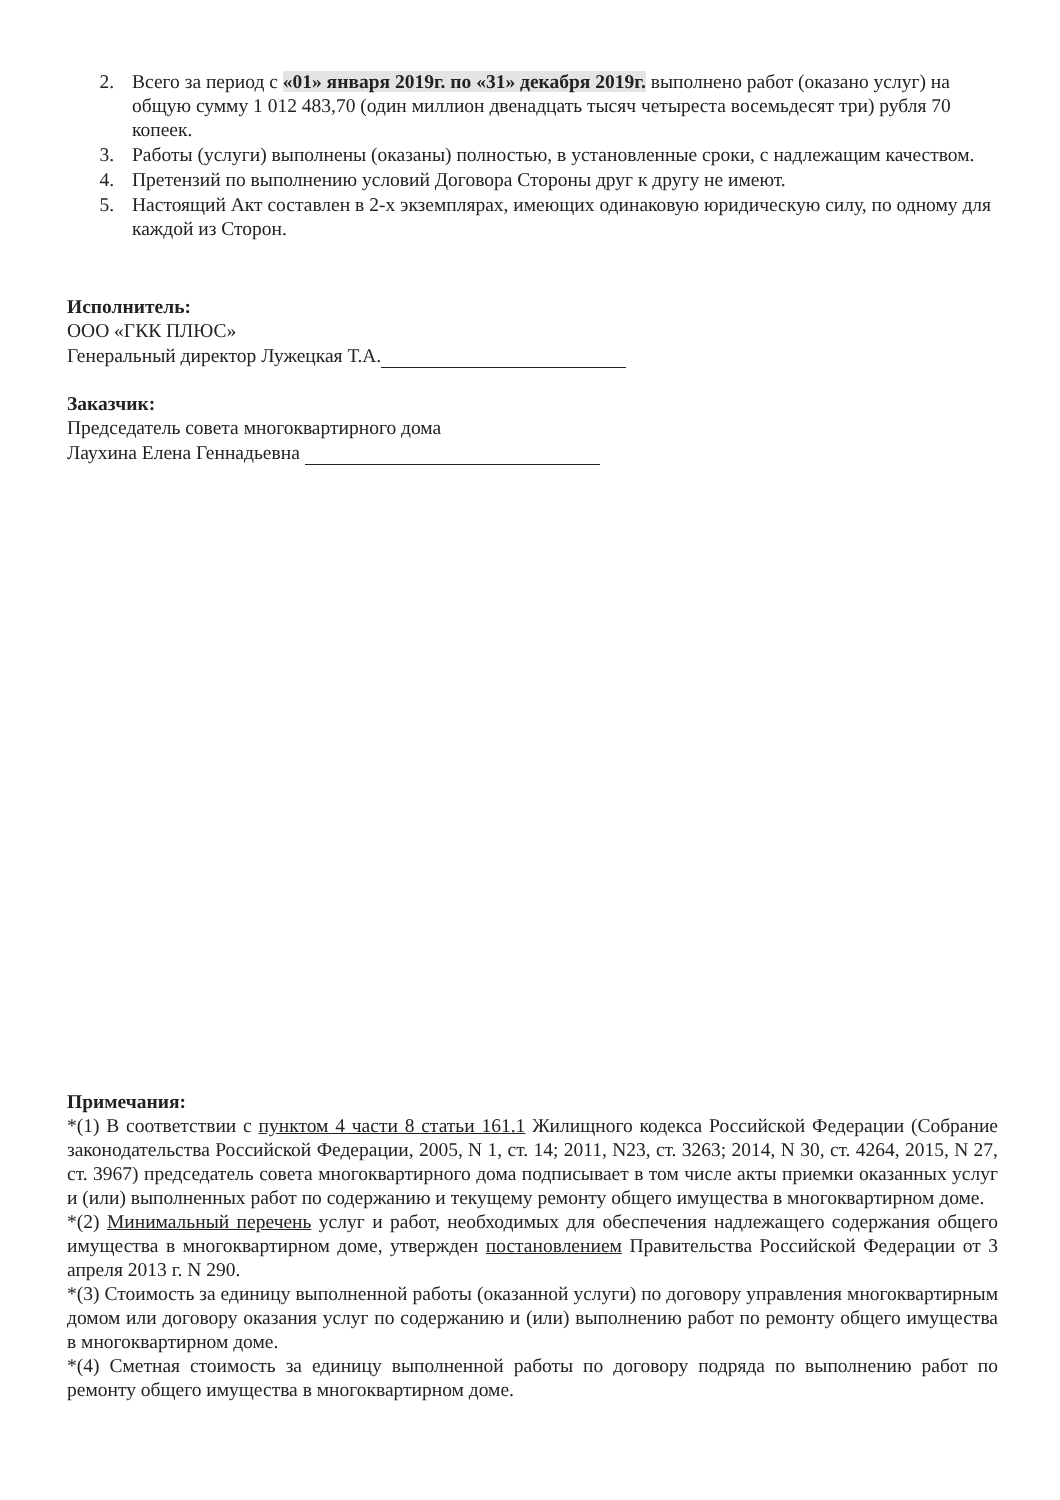2. Всего за период с «01» января 2019г. по «31» декабря 2019г. выполнено работ (оказано услуг) на общую сумму 1 012 483,70 (один миллион двенадцать тысяч четыреста восемьдесят три) рубля 70 копеек.
3. Работы (услуги) выполнены (оказаны) полностью, в установленные сроки, с надлежащим качеством.
4. Претензий по выполнению условий Договора Стороны друг к другу не имеют.
5. Настоящий Акт составлен в 2-х экземплярах, имеющих одинаковую юридическую силу, по одному для каждой из Сторон.
Исполнитель:
ООО «ГКК ПЛЮС»
Генеральный директор Лужецкая Т.А.
Заказчик:
Председатель совета многоквартирного дома
Лаухина Елена Геннадьевна
Примечания:
*(1) В соответствии с пунктом 4 части 8 статьи 161.1 Жилищного кодекса Российской Федерации (Собрание законодательства Российской Федерации, 2005, N 1, ст. 14; 2011, N23, ст. 3263; 2014, N 30, ст. 4264, 2015, N 27, ст. 3967) председатель совета многоквартирного дома подписывает в том числе акты приемки оказанных услуг и (или) выполненных работ по содержанию и текущему ремонту общего имущества в многоквартирном доме.
*(2) Минимальный перечень услуг и работ, необходимых для обеспечения надлежащего содержания общего имущества в многоквартирном доме, утвержден постановлением Правительства Российской Федерации от 3 апреля 2013 г. N 290.
*(3) Стоимость за единицу выполненной работы (оказанной услуги) по договору управления многоквартирным домом или договору оказания услуг по содержанию и (или) выполнению работ по ремонту общего имущества в многоквартирном доме.
*(4) Сметная стоимость за единицу выполненной работы по договору подряда по выполнению работ по ремонту общего имущества в многоквартирном доме.